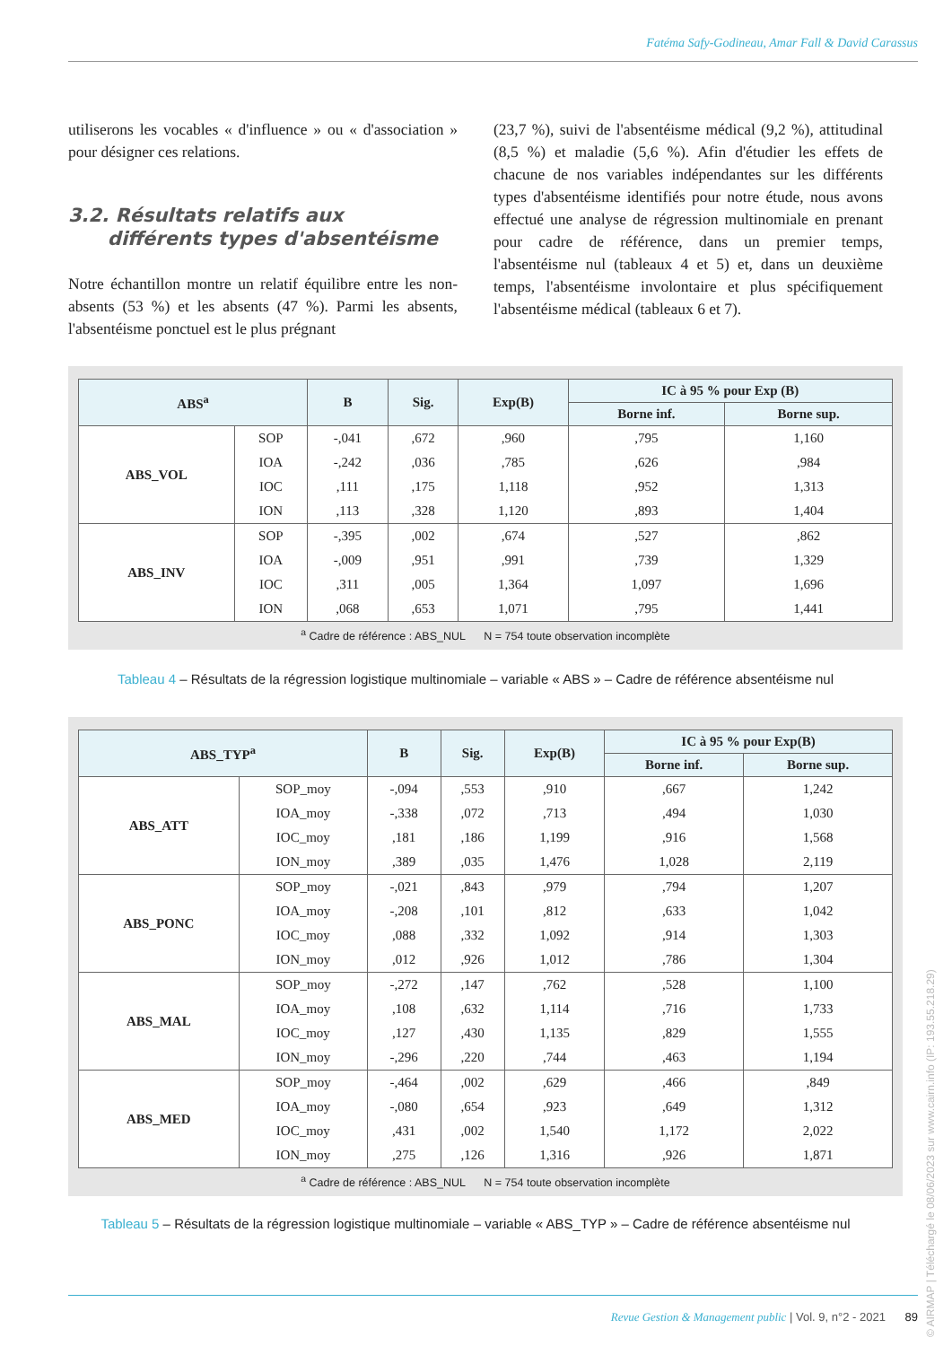Fatéma Safy-Godineau, Amar Fall & David Carassus
utiliserons les vocables « d'influence » ou « d'association » pour désigner ces relations.
3.2. Résultats relatifs aux
différents types d'absentéisme
Notre échantillon montre un relatif équilibre entre les non-absents (53 %) et les absents (47 %). Parmi les absents, l'absentéisme ponctuel est le plus prégnant
(23,7 %), suivi de l'absentéisme médical (9,2 %), attitudinal (8,5 %) et maladie (5,6 %). Afin d'étudier les effets de chacune de nos variables indépendantes sur les différents types d'absentéisme identifiés pour notre étude, nous avons effectué une analyse de régression multinomiale en prenant pour cadre de référence, dans un premier temps, l'absentéisme nul (tableaux 4 et 5) et, dans un deuxième temps, l'absentéisme involontaire et plus spécifiquement l'absentéisme médical (tableaux 6 et 7).
| ABS<sup>a</sup> | | B | Sig. | Exp(B) | IC à 95 % pour Exp (B) | |
| --- | --- | --- | --- | --- | --- | --- |
| | | | | | Borne inf. | Borne sup. |
| ABS_VOL | SOP | -,041 | ,672 | ,960 | ,795 | 1,160 |
| | IOA | -,242 | ,036 | ,785 | ,626 | ,984 |
| | IOC | ,111 | ,175 | 1,118 | ,952 | 1,313 |
| | ION | ,113 | ,328 | 1,120 | ,893 | 1,404 |
| ABS_INV | SOP | -,395 | ,002 | ,674 | ,527 | ,862 |
| | IOA | -,009 | ,951 | ,991 | ,739 | 1,329 |
| | IOC | ,311 | ,005 | 1,364 | 1,097 | 1,696 |
| | ION | ,068 | ,653 | 1,071 | ,795 | 1,441 |
<sup>a</sup> Cadre de référence : ABS_NUL N = 754 toute observation incomplète
Tableau 4 – Résultats de la régression logistique multinomiale – variable « ABS » – Cadre de référence absentéisme nul
| ABS_TYP<sup>a</sup> | | B | Sig. | Exp(B) | IC à 95 % pour Exp(B) | |
| --- | --- | --- | --- | --- | --- | --- |
| | | | | | Borne inf. | Borne sup. |
| ABS_ATT | SOP_moy | -,094 | ,553 | ,910 | ,667 | 1,242 |
| | IOA_moy | -,338 | ,072 | ,713 | ,494 | 1,030 |
| | IOC_moy | ,181 | ,186 | 1,199 | ,916 | 1,568 |
| | ION_moy | ,389 | ,035 | 1,476 | 1,028 | 2,119 |
| ABS_PONC | SOP_moy | -,021 | ,843 | ,979 | ,794 | 1,207 |
| | IOA_moy | -,208 | ,101 | ,812 | ,633 | 1,042 |
| | IOC_moy | ,088 | ,332 | 1,092 | ,914 | 1,303 |
| | ION_moy | ,012 | ,926 | 1,012 | ,786 | 1,304 |
| ABS_MAL | SOP_moy | -,272 | ,147 | ,762 | ,528 | 1,100 |
| | IOA_moy | ,108 | ,632 | 1,114 | ,716 | 1,733 |
| | IOC_moy | ,127 | ,430 | 1,135 | ,829 | 1,555 |
| | ION_moy | -,296 | ,220 | ,744 | ,463 | 1,194 |
| ABS_MED | SOP_moy | -,464 | ,002 | ,629 | ,466 | ,849 |
| | IOA_moy | -,080 | ,654 | ,923 | ,649 | 1,312 |
| | IOC_moy | ,431 | ,002 | 1,540 | 1,172 | 2,022 |
| | ION_moy | ,275 | ,126 | 1,316 | ,926 | 1,871 |
<sup>a</sup> Cadre de référence : ABS_NUL N = 754 toute observation incomplète
Tableau 5 – Résultats de la régression logistique multinomiale – variable « ABS_TYP » – Cadre de référence absentéisme nul
Revue Gestion & Management public | Vol. 9, n°2 - 2021 89
© AIRMAP | Téléchargé le 08/06/2023 sur www.cairn.info (IP: 193.55.218.29)